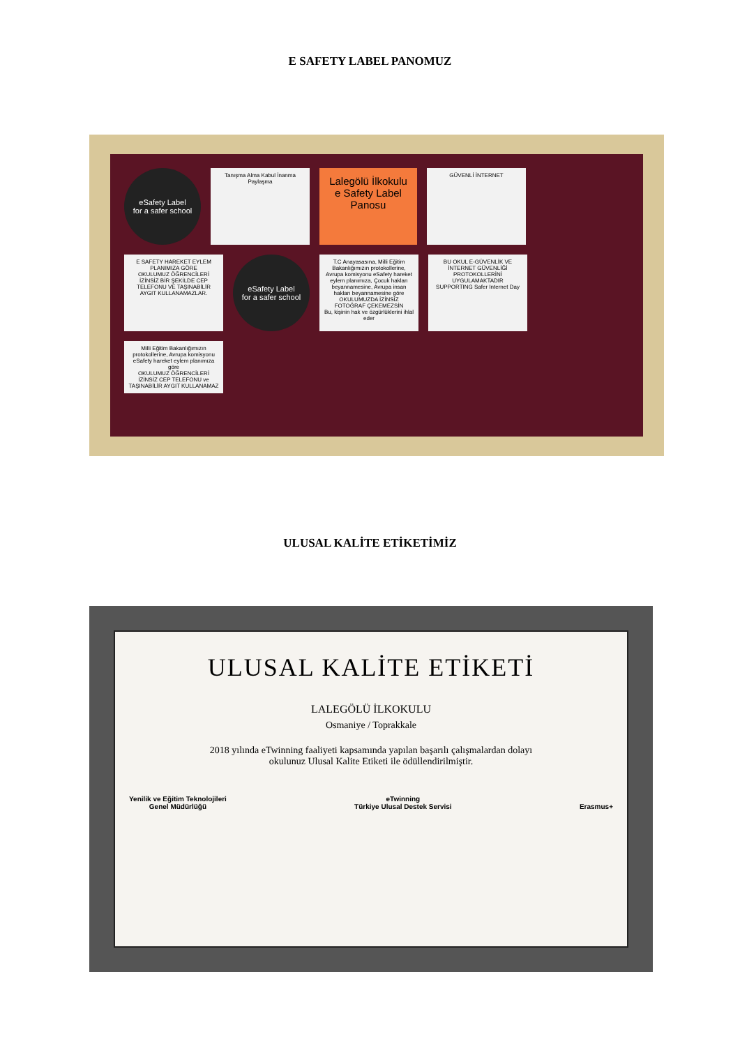E SAFETY LABEL PANOMUZ
eSafety Label
for a safer school
Tanışma Alma Kabul İnanma Paylaşma
Lalegölü İlkokulu
e Safety Label
Panosu
GÜVENLİ İNTERNET
E SAFETY HAREKET EYLEM PLANIMIZA GÖRE
OKULUMUZ ÖĞRENCİLERİ İZİNSİZ BİR ŞEKİLDE CEP TELEFONU VE TAŞINABİLİR AYGIT KULLANAMAZLAR.
eSafety Label
for a safer school
T.C Anayasasına, Milli Eğitim Bakanlığımızın protokollerine, Avrupa komisyonu eSafety hareket eylem planımıza, Çocuk hakları beyannamesine, Avrupa insan hakları beyannamesine göre
OKULUMUZDA İZİNSİZ FOTOĞRAF ÇEKEMEZSİN
Bu, kişinin hak ve özgürlüklerini ihlal eder
BU OKUL E-GÜVENLİK VE İNTERNET GÜVENLİĞİ PROTOKOLLERİNİ UYGULAMAKTADIR
SUPPORTING Safer Internet Day
Milli Eğitim Bakanlığımızın protokollerine, Avrupa komisyonu eSafety hareket eylem planımıza göre
OKULUMUZ ÖĞRENCİLERİ İZİNSİZ CEP TELEFONU ve TAŞINABİLİR AYGIT KULLANAMAZ
ULUSAL KALİTE ETİKETİMİZ
ULUSAL KALİTE ETİKETİ
LALEGÖLÜ İLKOKULU
Osmaniye / Toprakkale
2018 yılında eTwinning faaliyeti kapsamında yapılan başarılı çalışmalardan dolayı
okulunuz Ulusal Kalite Etiketi ile ödüllendirilmiştir.
Yenilik ve Eğitim Teknolojileri
Genel Müdürlüğü eTwinning
Türkiye Ulusal Destek Servisi Erasmus+